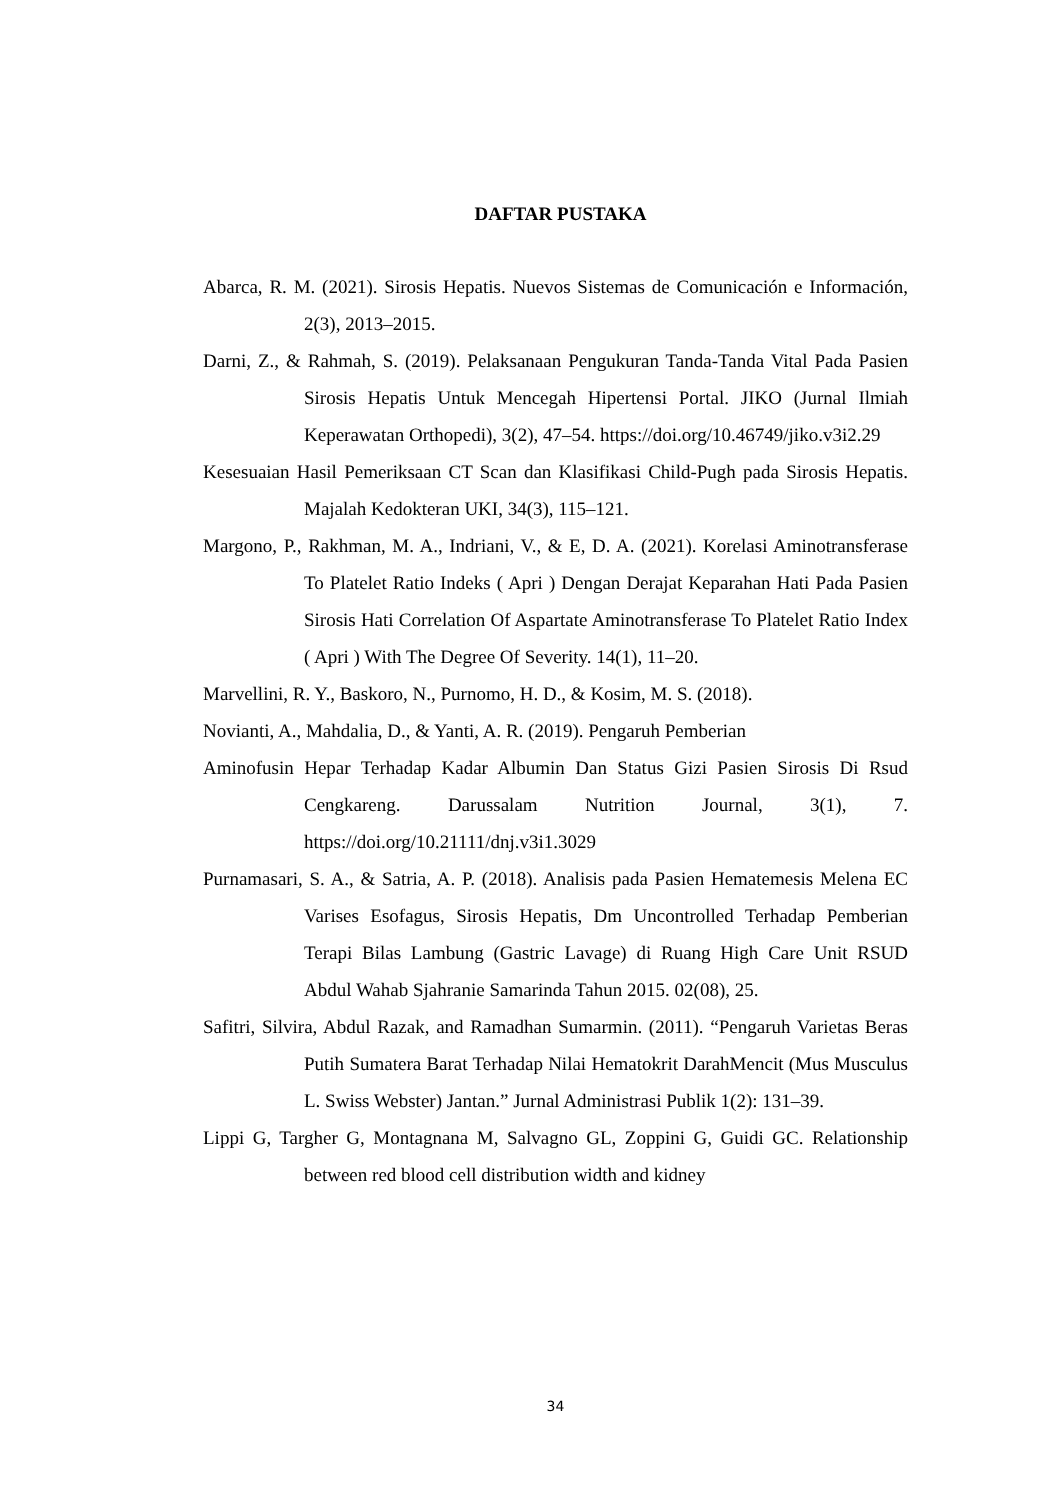DAFTAR PUSTAKA
Abarca, R. M. (2021). Sirosis Hepatis. Nuevos Sistemas de Comunicación e Información, 2(3), 2013–2015.
Darni, Z., & Rahmah, S. (2019). Pelaksanaan Pengukuran Tanda-Tanda Vital Pada Pasien Sirosis Hepatis Untuk Mencegah Hipertensi Portal. JIKO (Jurnal Ilmiah Keperawatan Orthopedi), 3(2), 47–54. https://doi.org/10.46749/jiko.v3i2.29
Kesesuaian Hasil Pemeriksaan CT Scan dan Klasifikasi Child-Pugh pada Sirosis Hepatis. Majalah Kedokteran UKI, 34(3), 115–121.
Margono, P., Rakhman, M. A., Indriani, V., & E, D. A. (2021). Korelasi Aminotransferase To Platelet Ratio Indeks ( Apri ) Dengan Derajat Keparahan Hati Pada Pasien Sirosis Hati Correlation Of Aspartate Aminotransferase To Platelet Ratio Index ( Apri ) With The Degree Of Severity. 14(1), 11–20.
Marvellini, R. Y., Baskoro, N., Purnomo, H. D., & Kosim, M. S. (2018).
Novianti, A., Mahdalia, D., & Yanti, A. R. (2019). Pengaruh Pemberian
Aminofusin Hepar Terhadap Kadar Albumin Dan Status Gizi Pasien Sirosis Di Rsud Cengkareng. Darussalam Nutrition Journal, 3(1), 7. https://doi.org/10.21111/dnj.v3i1.3029
Purnamasari, S. A., & Satria, A. P. (2018). Analisis pada Pasien Hematemesis Melena EC Varises Esofagus, Sirosis Hepatis, Dm Uncontrolled Terhadap Pemberian Terapi Bilas Lambung (Gastric Lavage) di Ruang High Care Unit RSUD Abdul Wahab Sjahranie Samarinda Tahun 2015. 02(08), 25.
Safitri, Silvira, Abdul Razak, and Ramadhan Sumarmin. (2011). “Pengaruh Varietas Beras Putih Sumatera Barat Terhadap Nilai Hematokrit DarahMencit (Mus Musculus L. Swiss Webster) Jantan.” Jurnal Administrasi Publik 1(2): 131–39.
Lippi G, Targher G, Montagnana M, Salvagno GL, Zoppini G, Guidi GC. Relationship between red blood cell distribution width and kidney
34